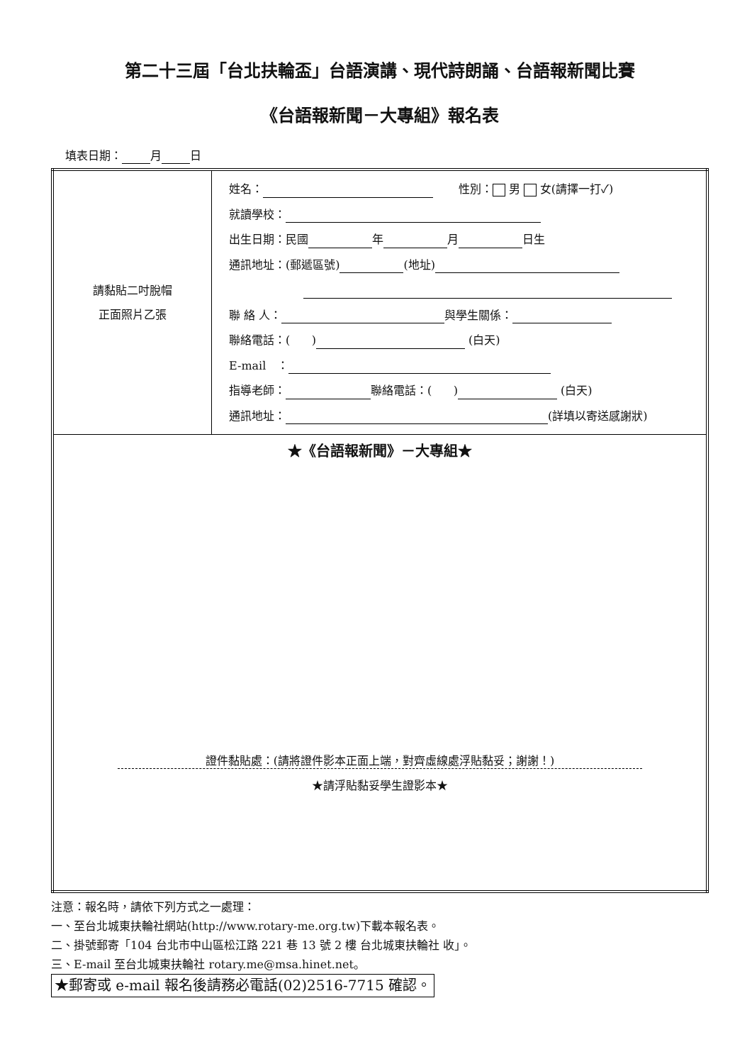第二十三屆「台北扶輪盃」台語演講、現代詩朗誦、台語報新聞比賽
《台語報新聞－大專組》報名表
填表日期： 月 日
| 請黏貼二吋脫帽 正面照片乙張 | 姓名： 性別： 男 女(請擇一打✓) 就讀學校： 出生日期：民國 年 月 日生 通訊地址：(郵遞區號) (地址) 聯 絡 人： 與學生關係： 聯絡電話：( ) (白天) E-mail ： 指導老師： 聯絡電話：( ) (白天) 通訊地址： (詳填以寄送感謝狀) |
| ★《台語報新聞》－大專組★ 證件黏貼處：(請將證件影本正面上端，對齊虛線處浮貼黏妥；謝謝！) ★請浮貼黏妥學生證影本★ | |
注意：報名時，請依下列方式之一處理：
一、至台北城東扶輪社網站(http://www.rotary-me.org.tw)下載本報名表。
二、掛號郵寄「104 台北市中山區松江路 221 巷 13 號 2 樓 台北城東扶輪社 收」。
三、E-mail 至台北城東扶輪社 rotary.me@msa.hinet.net。
★郵寄或 e-mail 報名後請務必電話(02)2516-7715 確認。